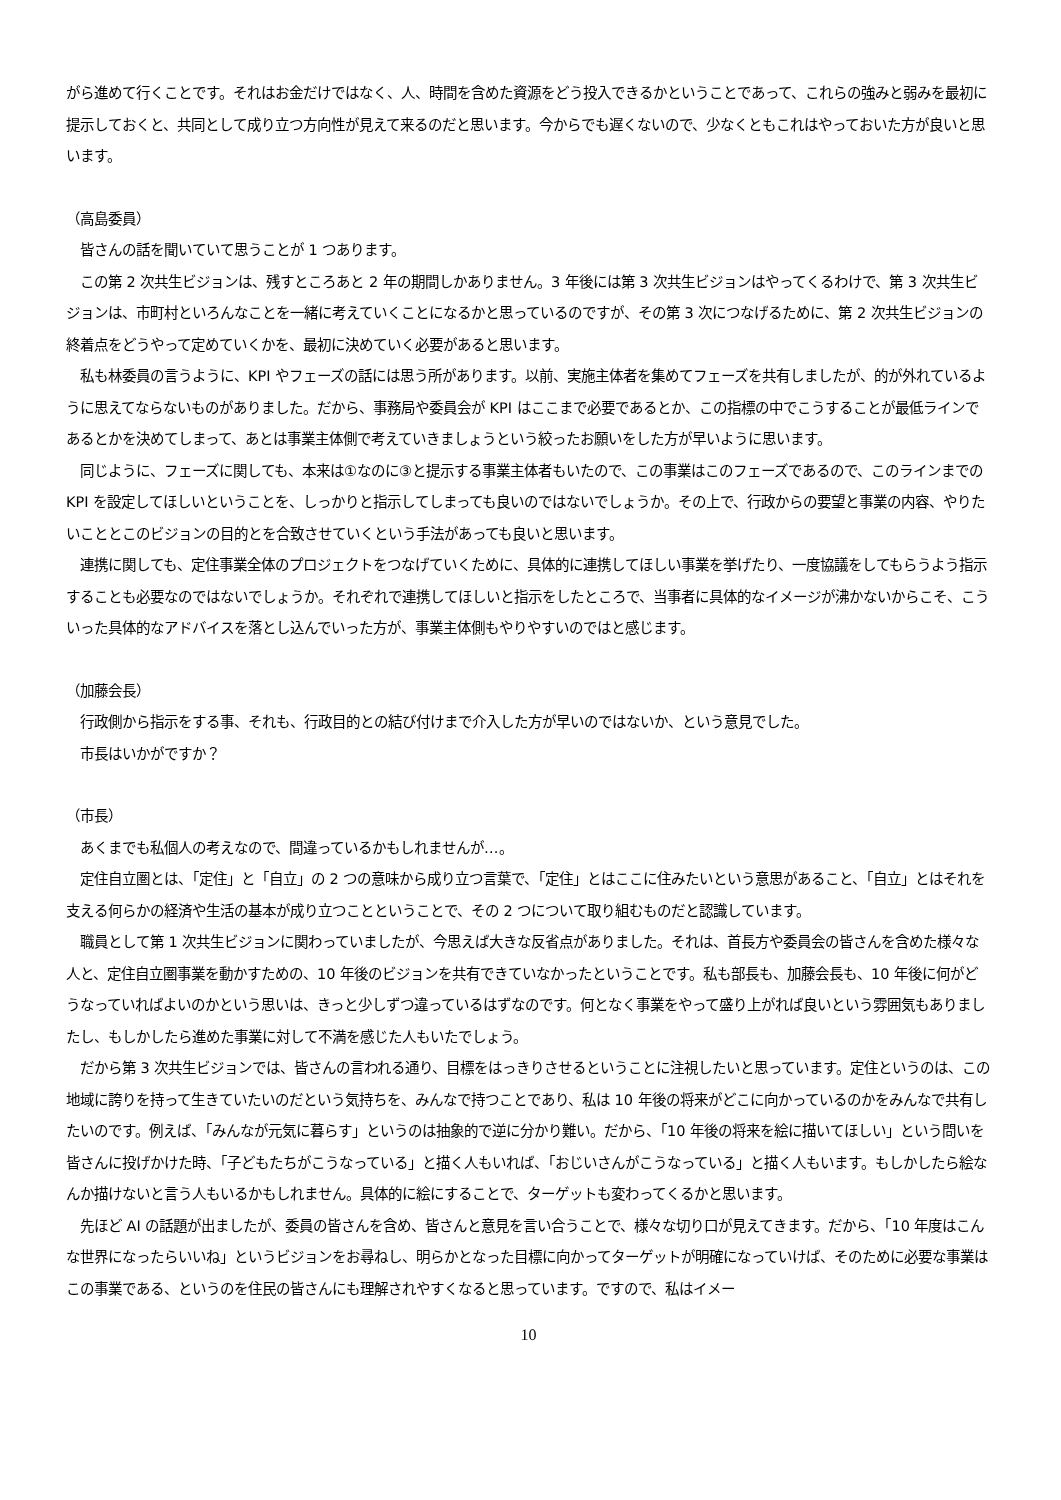がら進めて行くことです。それはお金だけではなく、人、時間を含めた資源をどう投入できるかということであって、これらの強みと弱みを最初に提示しておくと、共同として成り立つ方向性が見えて来るのだと思います。今からでも遅くないので、少なくともこれはやっておいた方が良いと思います。
（高島委員）
　皆さんの話を聞いていて思うことが 1 つあります。
　この第 2 次共生ビジョンは、残すところあと 2 年の期間しかありません。3 年後には第 3 次共生ビジョンはやってくるわけで、第 3 次共生ビジョンは、市町村といろんなことを一緒に考えていくことになるかと思っているのですが、その第 3 次につなげるために、第 2 次共生ビジョンの終着点をどうやって定めていくかを、最初に決めていく必要があると思います。
　私も林委員の言うように、KPI やフェーズの話には思う所があります。以前、実施主体者を集めてフェーズを共有しましたが、的が外れているように思えてならないものがありました。だから、事務局や委員会が KPI はここまで必要であるとか、この指標の中でこうすることが最低ラインであるとかを決めてしまって、あとは事業主体側で考えていきましょうという絞ったお願いをした方が早いように思います。
　同じように、フェーズに関しても、本来は①なのに③と提示する事業主体者もいたので、この事業はこのフェーズであるので、このラインまでの KPI を設定してほしいということを、しっかりと指示してしまっても良いのではないでしょうか。その上で、行政からの要望と事業の内容、やりたいこととこのビジョンの目的とを合致させていくという手法があっても良いと思います。
　連携に関しても、定住事業全体のプロジェクトをつなげていくために、具体的に連携してほしい事業を挙げたり、一度協議をしてもらうよう指示することも必要なのではないでしょうか。それぞれで連携してほしいと指示をしたところで、当事者に具体的なイメージが沸かないからこそ、こういった具体的なアドバイスを落とし込んでいった方が、事業主体側もやりやすいのではと感じます。
（加藤会長）
　行政側から指示をする事、それも、行政目的との結び付けまで介入した方が早いのではないか、という意見でした。
　市長はいかがですか？
（市長）
　あくまでも私個人の考えなので、間違っているかもしれませんが…。
　定住自立圏とは、「定住」と「自立」の 2 つの意味から成り立つ言葉で、「定住」とはここに住みたいという意思があること、「自立」とはそれを支える何らかの経済や生活の基本が成り立つことということで、その 2 つについて取り組むものだと認識しています。
　職員として第 1 次共生ビジョンに関わっていましたが、今思えば大きな反省点がありました。それは、首長方や委員会の皆さんを含めた様々な人と、定住自立圏事業を動かすための、10 年後のビジョンを共有できていなかったということです。私も部長も、加藤会長も、10 年後に何がどうなっていればよいのかという思いは、きっと少しずつ違っているはずなのです。何となく事業をやって盛り上がれば良いという雰囲気もありましたし、もしかしたら進めた事業に対して不満を感じた人もいたでしょう。
　だから第 3 次共生ビジョンでは、皆さんの言われる通り、目標をはっきりさせるということに注視したいと思っています。定住というのは、この地域に誇りを持って生きていたいのだという気持ちを、みんなで持つことであり、私は 10 年後の将来がどこに向かっているのかをみんなで共有したいのです。例えば、「みんなが元気に暮らす」というのは抽象的で逆に分かり難い。だから、「10 年後の将来を絵に描いてほしい」という問いを皆さんに投げかけた時、「子どもたちがこうなっている」と描く人もいれば、「おじいさんがこうなっている」と描く人もいます。もしかしたら絵なんか描けないと言う人もいるかもしれません。具体的に絵にすることで、ターゲットも変わってくるかと思います。
　先ほど AI の話題が出ましたが、委員の皆さんを含め、皆さんと意見を言い合うことで、様々な切り口が見えてきます。だから、「10 年度はこんな世界になったらいいね」というビジョンをお尋ねし、明らかとなった目標に向かってターゲットが明確になっていけば、そのために必要な事業はこの事業である、というのを住民の皆さんにも理解されやすくなると思っています。ですので、私はイメー
10